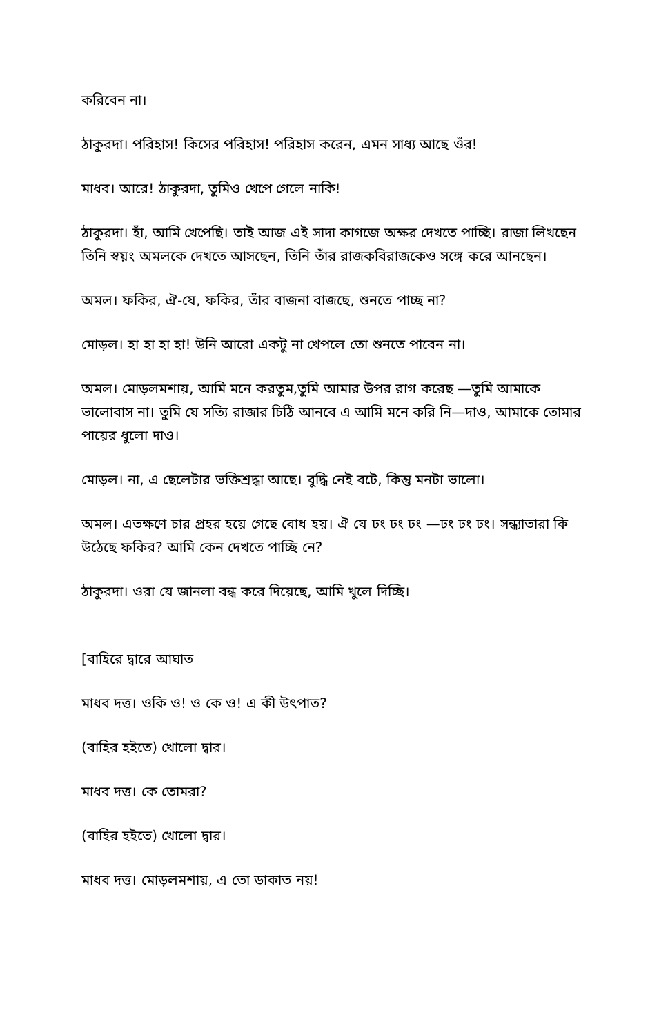করিবেন না।
ঠাকুরদা। পরিহাস! কিসের পরিহাস! পরিহাস করেন, এমন সাধ্য আছে ওঁর!
মাধব। আরে! ঠাকুরদা, তুমিও খেপে গেলে নাকি!
ঠাকুরদা। হাঁ, আমি খেপেছি। তাই আজ এই সাদা কাগজে অক্ষর দেখতে পাচ্ছি। রাজা লিখছেন তিনি স্বয়ং অমলকে দেখতে আসছেন, তিনি তাঁর রাজকবিরাজকেও সঙ্গে করে আনছেন।
অমল। ফকির, ঐ-যে, ফকির, তাঁর বাজনা বাজছে, শুনতে পাচ্ছ না?
মোড়ল। হা হা হা হা! উনি আরো একটু না খেপলে তো শুনতে পাবেন না।
অমল। মোড়লমশায়, আমি মনে করতুম,তুমি আমার উপর রাগ করেছ —তুমি আমাকে ভালোবাস না। তুমি যে সত্যি রাজার চিঠি আনবে এ আমি মনে করি নি—দাও, আমাকে তোমার পায়ের ধুলো দাও।
মোড়ল। না, এ ছেলেটার ভক্তিশ্রদ্ধা আছে। বুদ্ধি নেই বটে, কিন্তু মনটা ভালো।
অমল। এতক্ষণে চার প্রহর হয়ে গেছে বোধ হয়। ঐ যে ঢং ঢং ঢং —ঢং ঢং ঢং। সন্ধ্যাতারা কি উঠেছে ফকির? আমি কেন দেখতে পাচ্ছি নে?
ঠাকুরদা। ওরা যে জানলা বন্ধ করে দিয়েছে, আমি খুলে দিচ্ছি।
[বাহিরে দ্বারে আঘাত
মাধব দত্ত। ওকি ও! ও কে ও! এ কী উৎপাত?
(বাহির হইতে) খোলো দ্বার।
মাধব দত্ত। কে তোমরা?
(বাহির হইতে) খোলো দ্বার।
মাধব দত্ত। মোড়লমশায়, এ তো ডাকাত নয়!